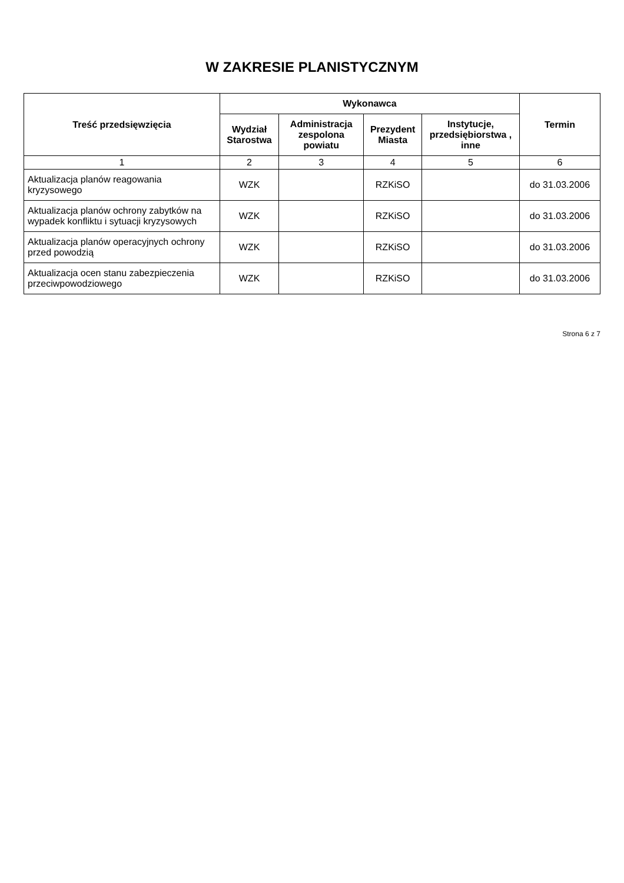W ZAKRESIE PLANISTYCZNYM
| Treść przedsięwzięcia | Wykonawca | | | | Termin |
| --- | --- | --- | --- | --- | --- |
| | Wydział Starostwa | Administracja zespolona powiatu | Prezydent Miasta | Instytucje, przedsiębiorstwa , inne | |
| 1 | 2 | 3 | 4 | 5 | 6 |
| Aktualizacja planów reagowania kryzysowego | WZK | | RZKiSO | | do 31.03.2006 |
| Aktualizacja planów ochrony zabytków na wypadek konfliktu i sytuacji kryzysowych | WZK | | RZKiSO | | do 31.03.2006 |
| Aktualizacja planów operacyjnych ochrony przed powodzią | WZK | | RZKiSO | | do 31.03.2006 |
| Aktualizacja ocen stanu zabezpieczenia przeciwpowodziowego | WZK | | RZKiSO | | do 31.03.2006 |
Strona 6 z 7